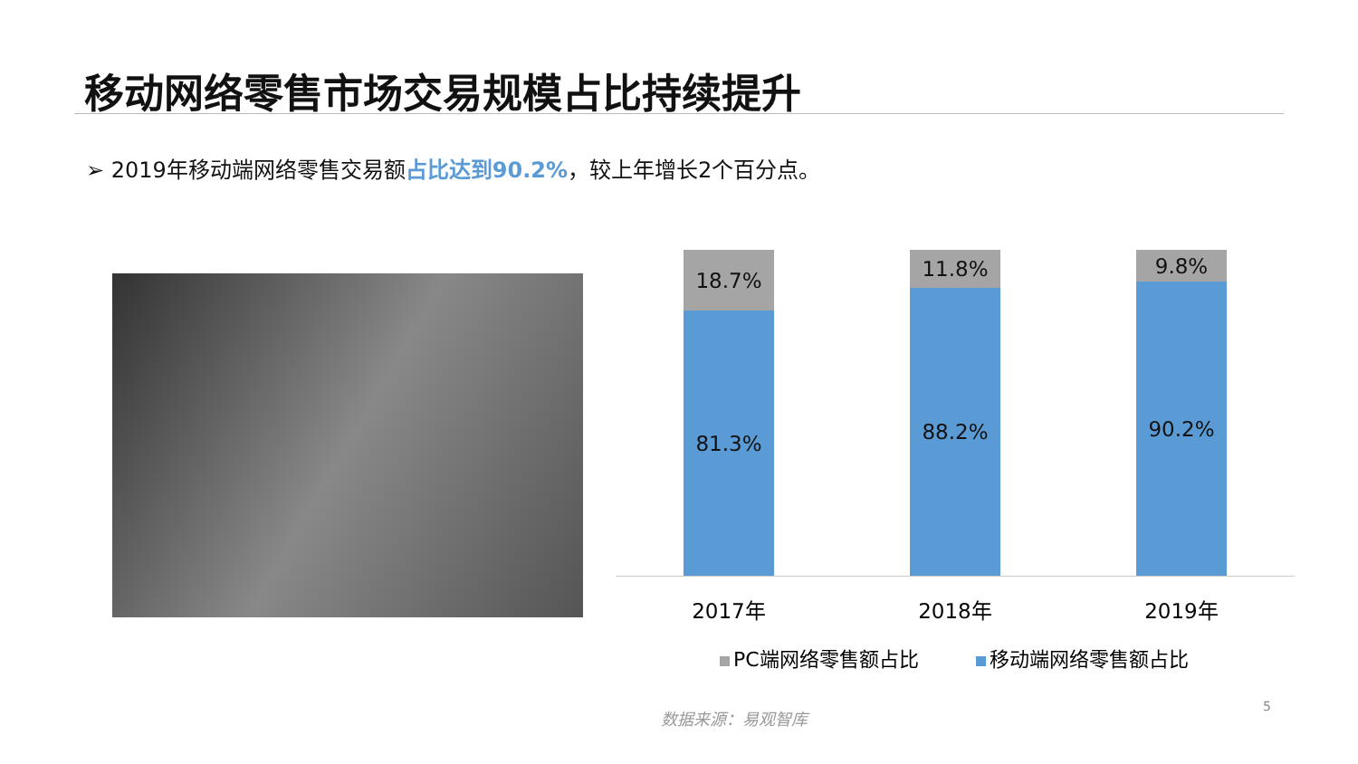移动网络零售市场交易规模占比持续提升
➢ 2019年移动端网络零售交易额占比达到90.2%，较上年增长2个百分点。
18.7%
81.3%
11.8%
88.2%
9.8%
90.2%
2017年 2018年 2019年
PC端网络零售额占比 移动端网络零售额占比
数据来源：易观智库 5